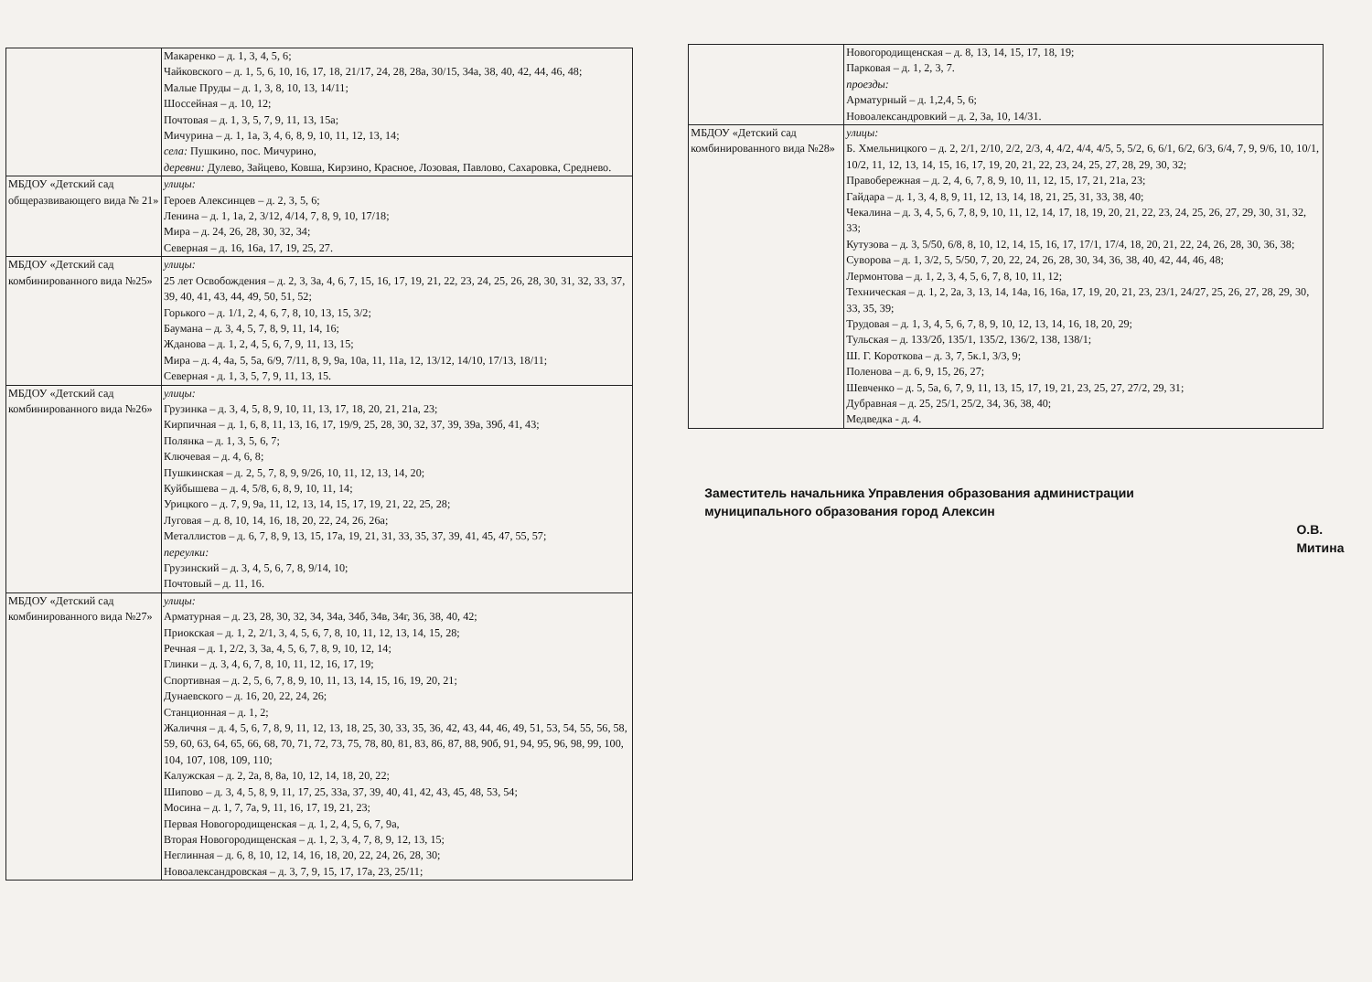| | Макаренко – д. 1, 3, 4, 5, 6; Чайковского – д. 1, 5, 6, 10, 16, 17, 18, 21/17, 24, 28, 28а, 30/15, 34а, 38, 40, 42, 44, 46, 48; Малые Пруды – д. 1, 3, 8, 10, 13, 14/11; Шоссейная – д. 10, 12; Почтовая – д. 1, 3, 5, 7, 9, 11, 13, 15а; Мичурина – д. 1, 1а, 3, 4, 6, 8, 9, 10, 11, 12, 13, 14; села: Пушкино, пос. Мичурино, деревни: Дулево, Зайцево, Ковша, Кирзино, Красное, Лозовая, Павлово, Сахаровка, Среднево. |
| МБДОУ «Детский сад общеразвивающего вида № 21» | улицы: Героев Алексинцев – д. 2, 3, 5, 6; Ленина – д. 1, 1а, 2, 3/12, 4/14, 7, 8, 9, 10, 17/18; Мира – д. 24, 26, 28, 30, 32, 34; Северная – д. 16, 16а, 17, 19, 25, 27. |
| МБДОУ «Детский сад комбинированного вида №25» | улицы: 25 лет Освобождения – д. 2, 3, 3а, 4, 6, 7, 15, 16, 17, 19, 21, 22, 23, 24, 25, 26, 28, 30, 31, 32, 33, 37, 39, 40, 41, 43, 44, 49, 50, 51, 52; Горького – д. 1/1, 2, 4, 6, 7, 8, 10, 13, 15, 3/2; Баумана – д. 3, 4, 5, 7, 8, 9, 11, 14, 16; Жданова – д. 1, 2, 4, 5, 6, 7, 9, 11, 13, 15; Мира – д. 4, 4а, 5, 5а, 6/9, 7/11, 8, 9, 9а, 10а, 11, 11а, 12, 13/12, 14/10, 17/13, 18/11; Северная - д. 1, 3, 5, 7, 9, 11, 13, 15. |
| МБДОУ «Детский сад комбинированного вида №26» | улицы: Грузинка – д. 3, 4, 5, 8, 9, 10, 11, 13, 17, 18, 20, 21, 21а, 23; Кирпичная – д. 1, 6, 8, 11, 13, 16, 17, 19/9, 25, 28, 30, 32, 37, 39, 39а, 39б, 41, 43; Полянка – д. 1, 3, 5, 6, 7; Ключевая – д. 4, 6, 8; Пушкинская – д. 2, 5, 7, 8, 9, 9/26, 10, 11, 12, 13, 14, 20; Куйбышева – д. 4, 5/8, 6, 8, 9, 10, 11, 14; Урицкого – д. 7, 9, 9а, 11, 12, 13, 14, 15, 17, 19, 21, 22, 25, 28; Луговая – д. 8, 10, 14, 16, 18, 20, 22, 24, 26, 26а; Металлистов – д. 6, 7, 8, 9, 13, 15, 17а, 19, 21, 31, 33, 35, 37, 39, 41, 45, 47, 55, 57; переулки: Грузинский – д. 3, 4, 5, 6, 7, 8, 9/14, 10; Почтовый – д. 11, 16. |
| МБДОУ «Детский сад комбинированного вида №27» | улицы: Арматурная – д. 23, 28, 30, 32, 34, 34а, 34б, 34в, 34г, 36, 38, 40, 42; Приокская – д. 1, 2, 2/1, 3, 4, 5, 6, 7, 8, 10, 11, 12, 13, 14, 15, 28; Речная – д. 1, 2/2, 3, 3а, 4, 5, 6, 7, 8, 9, 10, 12, 14; Глинки – д. 3, 4, 6, 7, 8, 10, 11, 12, 16, 17, 19; Спортивная – д. 2, 5, 6, 7, 8, 9, 10, 11, 13, 14, 15, 16, 19, 20, 21; Дунаевского – д. 16, 20, 22, 24, 26; Станционная – д. 1, 2; Жаличня – д. 4, 5, 6, 7, 8, 9, 11, 12, 13, 18, 25, 30, 33, 35, 36, 42, 43, 44, 46, 49, 51, 53, 54, 55, 56, 58, 59, 60, 63, 64, 65, 66, 68, 70, 71, 72, 73, 75, 78, 80, 81, 83, 86, 87, 88, 90б, 91, 94, 95, 96, 98, 99, 100, 104, 107, 108, 109, 110; Калужская – д. 2, 2а, 8, 8а, 10, 12, 14, 18, 20, 22; Шипово – д. 3, 4, 5, 8, 9, 11, 17, 25, 33а, 37, 39, 40, 41, 42, 43, 45, 48, 53, 54; Мосина – д. 1, 7, 7а, 9, 11, 16, 17, 19, 21, 23; Первая Новогородищенская – д. 1, 2, 4, 5, 6, 7, 9а, Вторая Новогородищенская – д. 1, 2, 3, 4, 7, 8, 9, 12, 13, 15; Неглинная – д. 6, 8, 10, 12, 14, 16, 18, 20, 22, 24, 26, 28, 30; Новоалександровская – д. 3, 7, 9, 15, 17, 17а, 23, 25/11; |
| | Новогородищенская – д. 8, 13, 14, 15, 17, 18, 19; Парковая – д. 1, 2, 3, 7. проезды: Арматурный – д. 1,2,4, 5, 6; Новоалександровкий – д. 2, 3а, 10, 14/31. |
| МБДОУ «Детский сад комбинированного вида №28» | улицы: Б. Хмельницкого – д. 2, 2/1, 2/10, 2/2, 2/3, 4, 4/2, 4/4, 4/5, 5, 5/2, 6, 6/1, 6/2, 6/3, 6/4, 7, 9, 9/6, 10, 10/1, 10/2, 11, 12, 13, 14, 15, 16, 17, 19, 20, 21, 22, 23, 24, 25, 27, 28, 29, 30, 32; Правобережная – д. 2, 4, 6, 7, 8, 9, 10, 11, 12, 15, 17, 21, 21а, 23; Гайдара – д. 1, 3, 4, 8, 9, 11, 12, 13, 14, 18, 21, 25, 31, 33, 38, 40; Чекалина – д. 3, 4, 5, 6, 7, 8, 9, 10, 11, 12, 14, 17, 18, 19, 20, 21, 22, 23, 24, 25, 26, 27, 29, 30, 31, 32, 33; Кутузова – д. 3, 5/50, 6/8, 8, 10, 12, 14, 15, 16, 17, 17/1, 17/4, 18, 20, 21, 22, 24, 26, 28, 30, 36, 38; Суворова – д. 1, 3/2, 5, 5/50, 7, 20, 22, 24, 26, 28, 30, 34, 36, 38, 40, 42, 44, 46, 48; Лермонтова – д. 1, 2, 3, 4, 5, 6, 7, 8, 10, 11, 12; Техническая – д. 1, 2, 2а, 3, 13, 14, 14а, 16, 16а, 17, 19, 20, 21, 23, 23/1, 24/27, 25, 26, 27, 28, 29, 30, 33, 35, 39; Трудовая – д. 1, 3, 4, 5, 6, 7, 8, 9, 10, 12, 13, 14, 16, 18, 20, 29; Тульская – д. 133/2б, 135/1, 135/2, 136/2, 138, 138/1; Ш. Г. Короткова – д. 3, 7, 5к.1, 3/3, 9; Поленова – д. 6, 9, 15, 26, 27; Шевченко – д. 5, 5а, 6, 7, 9, 11, 13, 15, 17, 19, 21, 23, 25, 27, 27/2, 29, 31; Дубравная – д. 25, 25/1, 25/2, 34, 36, 38, 40; Медведка - д. 4. |
Заместитель начальника Управления образования администрации муниципального образования город Алексин
О.В. Митина